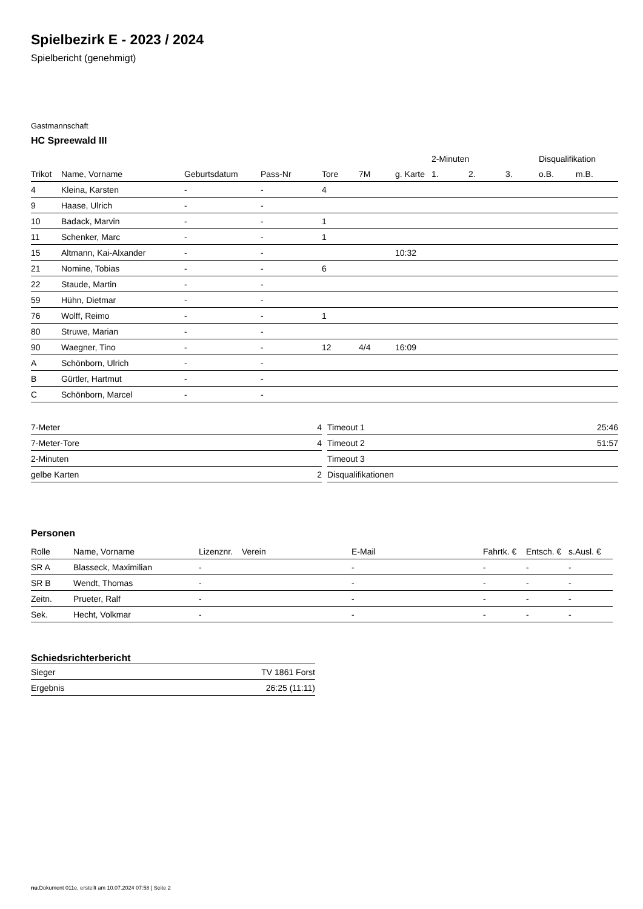Spielbezirk E - 2023 / 2024
Spielbericht (genehmigt)
Gastmannschaft
HC Spreewald III
| | | | | | | | 2-Minuten | | | Disqualifikation | |
| --- | --- | --- | --- | --- | --- | --- | --- | --- | --- | --- | --- |
| Trikot | Name, Vorname | Geburtsdatum | Pass-Nr | Tore | 7M | g. Karte | 1. | 2. | 3. | o.B. | m.B. |
| 4 | Kleina, Karsten | - | - | 4 | | | | | | | |
| 9 | Haase, Ulrich | - | - | | | | | | | | |
| 10 | Badack, Marvin | - | - | 1 | | | | | | | |
| 11 | Schenker, Marc | - | - | 1 | | | | | | | |
| 15 | Altmann, Kai-Alxander | - | - | | | 10:32 | | | | | |
| 21 | Nomine, Tobias | - | - | 6 | | | | | | | |
| 22 | Staude, Martin | - | - | | | | | | | | |
| 59 | Hühn, Dietmar | - | - | | | | | | | | |
| 76 | Wolff, Reimo | - | - | 1 | | | | | | | |
| 80 | Struwe, Marian | - | - | | | | | | | | |
| 90 | Waegner, Tino | - | - | 12 | 4/4 | 16:09 | | | | | |
| A | Schönborn, Ulrich | - | - | | | | | | | | |
| B | Gürtler, Hartmut | - | - | | | | | | | | |
| C | Schönborn, Marcel | - | - | | | | | | | | |
| 7-Meter | 4 |
| 7-Meter-Tore | 4 |
| 2-Minuten | |
| gelbe Karten | 2 |
| Timeout 1 | 25:46 |
| Timeout 2 | 51:57 |
| Timeout 3 | |
| Disqualifikationen | |
Personen
| Rolle | Name, Vorname | Lizenznr. | Verein | E-Mail | Fahrtk. € | Entsch. € | s.Ausl. € |
| --- | --- | --- | --- | --- | --- | --- | --- |
| SR A | Blasseck, Maximilian | - | | - | - | - | - |
| SR B | Wendt, Thomas | - | | - | - | - | - |
| Zeitn. | Prueter, Ralf | - | | - | - | - | - |
| Sek. | Hecht, Volkmar | - | | - | - | - | - |
Schiedsrichterbericht
| Sieger | TV 1861 Forst |
| Ergebnis | 26:25 (11:11) |
nu.Dokument 011e, erstellt am 10.07.2024 07:58 | Seite 2